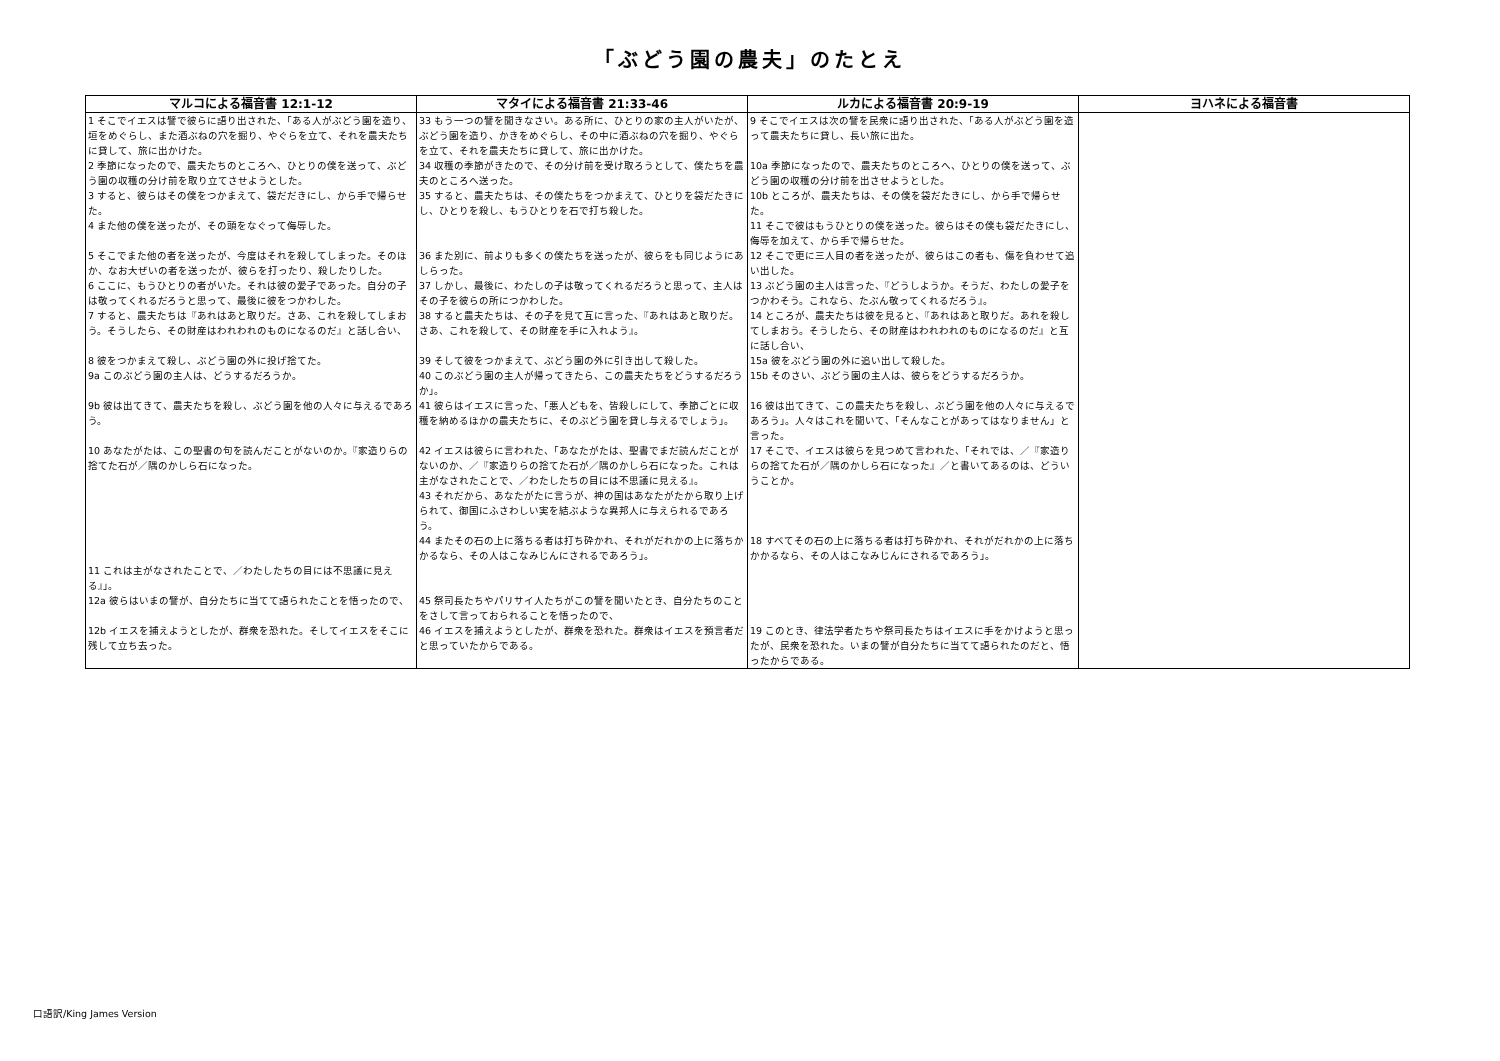「ぶどう園の農夫」のたとえ
| マルコによる福音書 12:1-12 | マタイによる福音書 21:33-46 | ルカによる福音書 20:9-19 | ヨハネによる福音書 |
| --- | --- | --- | --- |
| 1 そこでイエスは譬で彼らに語り出された、「ある人がぶどう園を造り、垣をめぐらし、また酒ぶねの穴を掘り、やぐらを立て、それを農夫たちに貸して、旅に出かけた。 | 33 もう一つの譬を聞きなさい。ある所に、ひとりの家の主人がいたが、ぶどう園を造り、かきをめぐらし、その中に酒ぶねの穴を掘り、やぐらを立て、それを農夫たちに貸して、旅に出かけた。 | 9 そこでイエスは次の譬を民衆に語り出された、「ある人がぶどう園を造って農夫たちに貸し、長い旅に出た。 | |
| 2 季節になったので、農夫たちのところへ、ひとりの僕を送って、ぶどう園の収穫の分け前を取り立てさせようとした。 | 34 収穫の季節がきたので、その分け前を受け取ろうとして、僕たちを農夫のところへ送った。 | 10a 季節になったので、農夫たちのところへ、ひとりの僕を送って、ぶどう園の収穫の分け前を出させようとした。 | |
| 3 すると、彼らはその僕をつかまえて、袋だだきにし、から手で帰らせた。 | 35 すると、農夫たちは、その僕たちをつかまえて、ひとりを袋だたきにし、ひとりを殺し、もうひとりを石で打ち殺した。 | 10b ところが、農夫たちは、その僕を袋だたきにし、から手で帰らせた。 | |
| 4 また他の僕を送ったが、その頭をなぐって侮辱した。 | | 11 そこで彼はもうひとりの僕を送った。彼らはその僕も袋だたきにし、侮辱を加えて、から手で帰らせた。 | |
| 5 そこでまた他の者を送ったが、今度はそれを殺してしまった。そのほか、なお大ぜいの者を送ったが、彼らを打ったり、殺したりした。 | 36 また別に、前よりも多くの僕たちを送ったが、彼らをも同じようにあしらった。 | 12 そこで更に三人目の者を送ったが、彼らはこの者も、傷を負わせて追い出した。 | |
| 6 ここに、もうひとりの者がいた。それは彼の愛子であった。自分の子は敬ってくれるだろうと思って、最後に彼をつかわした。 | 37 しかし、最後に、わたしの子は敬ってくれるだろうと思って、主人はその子を彼らの所につかわした。 | 13 ぶどう園の主人は言った、『どうしようか。そうだ、わたしの愛子をつかわそう。これなら、たぶん敬ってくれるだろう』。 | |
| 7 すると、農夫たちは『あれはあと取りだ。さあ、これを殺してしまおう。そうしたら、その財産はわれわれのものになるのだ』と話し合い、 | 38 すると農夫たちは、その子を見て互に言った、『あれはあと取りだ。さあ、これを殺して、その財産を手に入れよう』。 | 14 ところが、農夫たちは彼を見ると、『あれはあと取りだ。あれを殺してしまおう。そうしたら、その財産はわれわれのものになるのだ』と互に話し合い、 | |
| 8 彼をつかまえて殺し、ぶどう園の外に投げ捨てた。 | 39 そして彼をつかまえて、ぶどう園の外に引き出して殺した。 | 15a 彼をぶどう園の外に追い出して殺した。 | |
| 9a このぶどう園の主人は、どうするだろうか。 | 40 このぶどう園の主人が帰ってきたら、この農夫たちをどうするだろうか」。 | 15b そのさい、ぶどう園の主人は、彼らをどうするだろうか。 | |
| 9b 彼は出てきて、農夫たちを殺し、ぶどう園を他の人々に与えるであろう。 | 41 彼らはイエスに言った、「悪人どもを、皆殺しにして、季節ごとに収穫を納めるほかの農夫たちに、そのぶどう園を貸し与えるでしょう」。 | 16 彼は出てきて、この農夫たちを殺し、ぶどう園を他の人々に与えるであろう」。人々はこれを聞いて、「そんなことがあってはなりません」と言った。 | |
| 10 あなたがたは、この聖書の句を読んだことがないのか。『家造りらの捨てた石が／隅のかしら石になった。 | 42 イエスは彼らに言われた、「あなたがたは、聖書でまだ読んだことがないのか、／『家造りらの捨てた石が／隅のかしら石になった。これは主がなされたことで、／わたしたちの目には不思議に見える』。 | 17 そこで、イエスは彼らを見つめて言われた、「それでは、／『家造りらの捨てた石が／隅のかしら石になった』／と書いてあるのは、どういうことか。 | |
| | 43 それだから、あなたがたに言うが、神の国はあなたがたから取り上げられて、御国にふさわしい実を結ぶような異邦人に与えられるであろう。 | | |
| | 44 またその石の上に落ちる者は打ち砕かれ、それがだれかの上に落ちかかるなら、その人はこなみじんにされるであろう」。 | 18 すべてその石の上に落ちる者は打ち砕かれ、それがだれかの上に落ちかかるなら、その人はこなみじんにされるであろう」。 | |
| 11 これは主がなされたことで、／わたしたちの目には不思議に見える』」。 | | | |
| 12a 彼らはいまの譬が、自分たちに当てて語られたことを悟ったので、 | 45 祭司長たちやパリサイ人たちがこの譬を聞いたとき、自分たちのことをさして言っておられることを悟ったので、 | | |
| 12b イエスを捕えようとしたが、群衆を恐れた。そしてイエスをそこに残して立ち去った。 | 46 イエスを捕えようとしたが、群衆を恐れた。群衆はイエスを預言者だと思っていたからである。 | 19 このとき、律法学者たちや祭司長たちはイエスに手をかけようと思ったが、民衆を恐れた。いまの譬が自分たちに当てて語られたのだと、悟ったからである。 | |
口語訳/King James Version